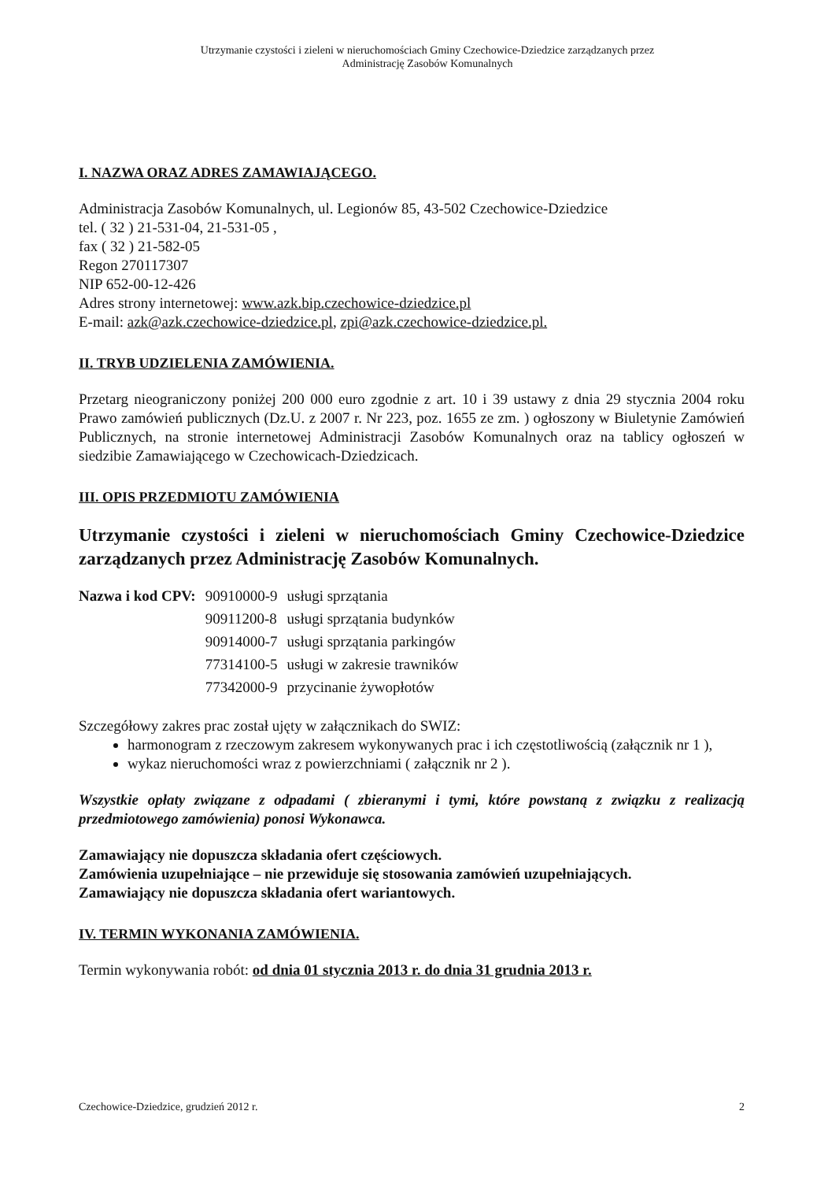Utrzymanie czystości i zieleni w nieruchomościach Gminy Czechowice-Dziedzice zarządzanych przez
Administrację Zasobów Komunalnych
I. NAZWA ORAZ ADRES ZAMAWIAJĄCEGO.
Administracja Zasobów Komunalnych, ul. Legionów 85, 43-502 Czechowice-Dziedzice
tel. ( 32 ) 21-531-04, 21-531-05 ,
fax ( 32 ) 21-582-05
Regon 270117307
NIP 652-00-12-426
Adres strony internetowej: www.azk.bip.czechowice-dziedzice.pl
E-mail: azk@azk.czechowice-dziedzice.pl, zpi@azk.czechowice-dziedzice.pl.
II. TRYB UDZIELENIA ZAMÓWIENIA.
Przetarg nieograniczony poniżej 200 000 euro zgodnie z art. 10 i 39 ustawy z dnia 29 stycznia 2004 roku Prawo zamówień publicznych (Dz.U. z 2007 r. Nr 223, poz. 1655 ze zm. ) ogłoszony w Biuletynie Zamówień Publicznych, na stronie internetowej Administracji Zasobów Komunalnych oraz na tablicy ogłoszeń w siedzibie Zamawiającego w Czechowicach-Dziedzicach.
III. OPIS PRZEDMIOTU ZAMÓWIENIA
Utrzymanie czystości i zieleni w nieruchomościach Gminy Czechowice-Dziedzice zarządzanych przez Administrację Zasobów Komunalnych.
| Nazwa i kod CPV: | 90910000-9 | usługi sprzątania |
| | 90911200-8 | usługi sprzątania budynków |
| | 90914000-7 | usługi sprzątania parkingów |
| | 77314100-5 | usługi w zakresie trawników |
| | 77342000-9 | przycinanie żywopłotów |
Szczegółowy zakres prac został ujęty w załącznikach do SWIZ:
harmonogram z rzeczowym zakresem wykonywanych prac i ich częstotliwością (załącznik nr 1 ),
wykaz nieruchomości wraz z powierzchniami ( załącznik nr 2 ).
Wszystkie opłaty związane z odpadami ( zbieranymi i tymi, które powstaną z związku z realizacją przedmiotowego zamówienia) ponosi Wykonawca.
Zamawiający nie dopuszcza składania ofert częściowych.
Zamówienia uzupełniające – nie przewiduje się stosowania zamówień uzupełniających.
Zamawiający nie dopuszcza składania ofert wariantowych.
IV. TERMIN WYKONANIA ZAMÓWIENIA.
Termin wykonywania robót: od dnia 01 stycznia 2013 r. do dnia 31 grudnia 2013 r.
Czechowice-Dziedzice, grudzień 2012 r. 2